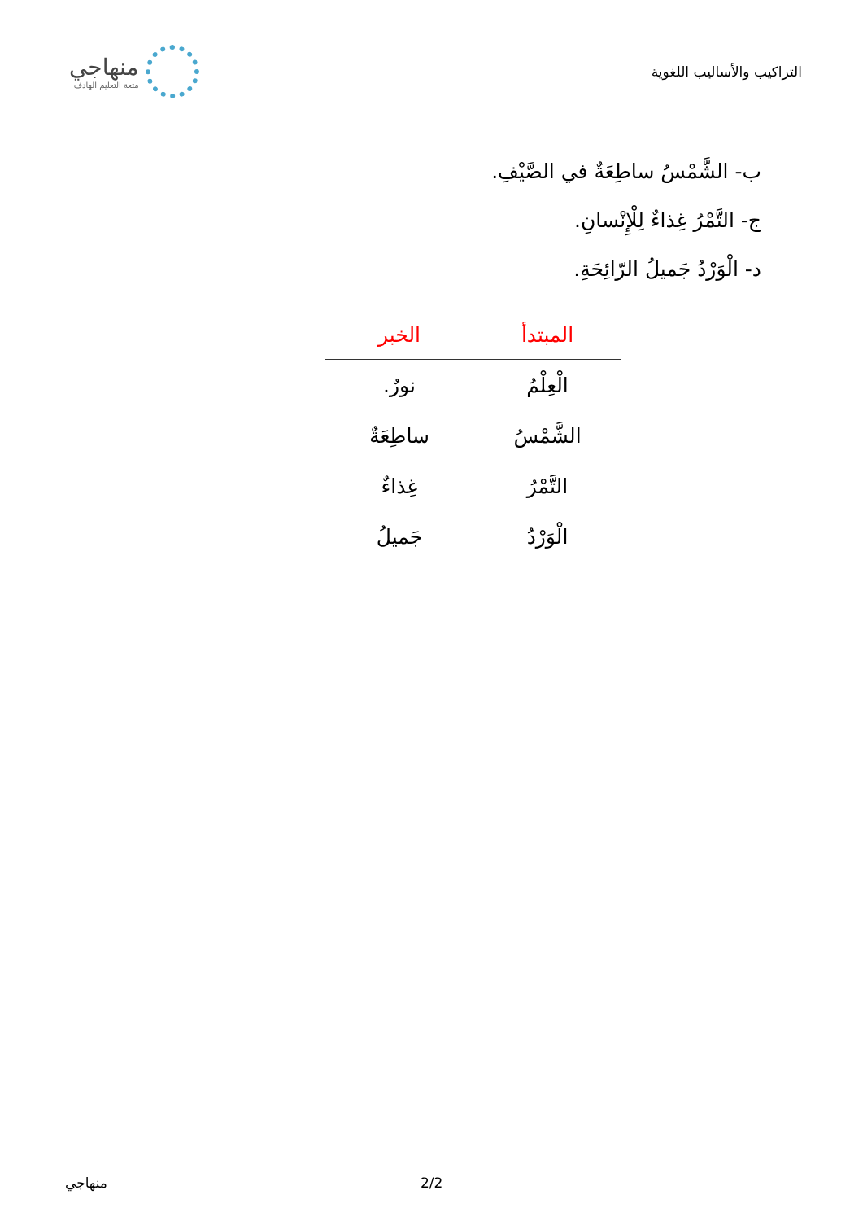التراكيب والأساليب اللغوية
منهاجي
متعة التعليم الهادف
ب- الشَّمْسُ ساطِعَةٌ في الصَّيْفِ.
ج- التَّمْرُ غِذاءٌ لِلْإِنْسانِ.
د- الْوَرْدُ جَميلُ الرّائِحَةِ.
| المبتدأ | الخبر |
| --- | --- |
| الْعِلْمُ | نورٌ. |
| الشَّمْسُ | ساطِعَةٌ |
| التَّمْرُ | غِذاءٌ |
| الْوَرْدُ | جَميلُ |
منهاجي 2/2